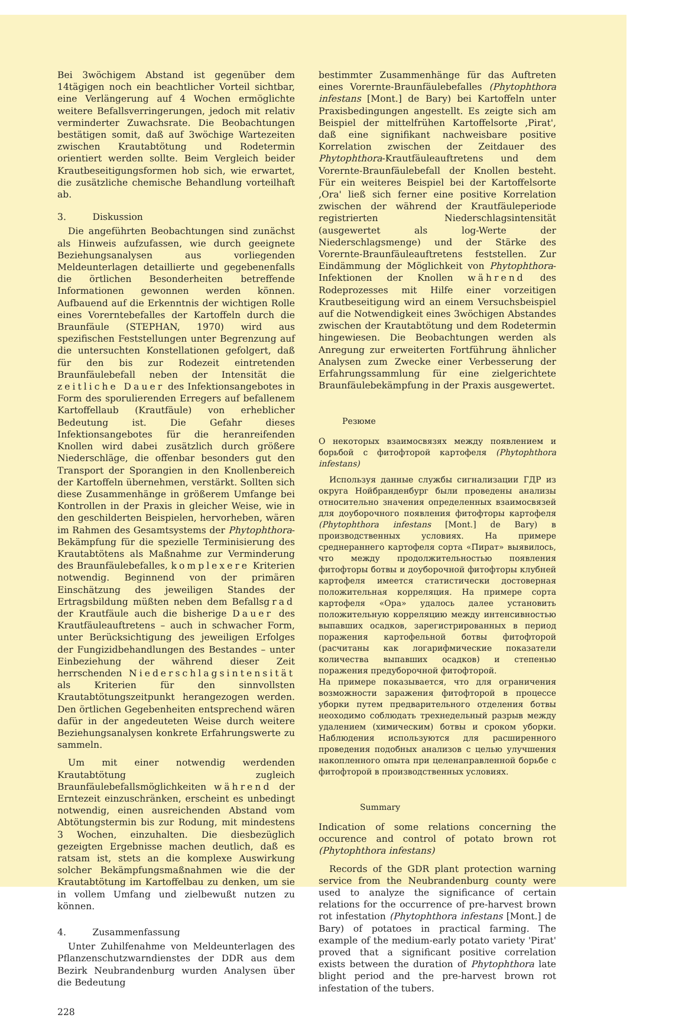Bei 3wöchigem Abstand ist gegenüber dem 14tägigen noch ein beachtlicher Vorteil sichtbar, eine Verlängerung auf 4 Wochen ermöglichte weitere Befallsverringerungen, jedoch mit relativ verminderter Zuwachsrate. Die Beobachtungen bestätigen somit, daß auf 3wöchige Wartezeiten zwischen Krautabtötung und Rodetermin orientiert werden sollte. Beim Vergleich beider Krautbeseitigungsformen hob sich, wie erwartet, die zusätzliche chemische Behandlung vorteilhaft ab.
3. Diskussion
Die angeführten Beobachtungen sind zunächst als Hinweis aufzufassen, wie durch geeignete Beziehungsanalysen aus vorliegenden Meldeunterlagen detaillierte und gegebenenfalls die örtlichen Besonderheiten betreffende Informationen gewonnen werden können. Aufbauend auf die Erkenntnis der wichtigen Rolle eines Vorerntebefalles der Kartoffeln durch die Braunfäule (STEPHAN, 1970) wird aus spezifischen Feststellungen unter Begrenzung auf die untersuchten Konstellationen gefolgert, daß für den bis zur Rodezeit eintretenden Braunfäulebefall neben der Intensität die zeitliche Dauer des Infektionsangebotes in Form des sporulierenden Erregers auf befallenem Kartoffellaub (Krautfäule) von erheblicher Bedeutung ist. Die Gefahr dieses Infektionsangebotes für die heranreifenden Knollen wird dabei zusätzlich durch größere Niederschläge, die offenbar besonders gut den Transport der Sporangien in den Knollenbereich der Kartoffeln übernehmen, verstärkt. Sollten sich diese Zusammenhänge in größerem Umfange bei Kontrollen in der Praxis in gleicher Weise, wie in den geschilderten Beispielen, hervorheben, wären im Rahmen des Gesamtsystems der Phytophthora-Bekämpfung für die spezielle Terminisierung des Krautabtötens als Maßnahme zur Verminderung des Braunfäulebefalles, komplexere Kriterien notwendig. Beginnend von der primären Einschätzung des jeweiligen Standes der Ertragsbildung müßten neben dem Befallsgrad der Krautfäule auch die bisherige Dauer des Krautfäuleauftretens – auch in schwacher Form, unter Berücksichtigung des jeweiligen Erfolges der Fungizidbehandlungen des Bestandes – unter Einbeziehung der während dieser Zeit herrschenden Niederschlagsintensität als Kriterien für den sinnvollsten Krautabtötungszeitpunkt herangezogen werden. Den örtlichen Gegebenheiten entsprechend wären dafür in der angedeuteten Weise durch weitere Beziehungsanalysen konkrete Erfahrungswerte zu sammeln.
Um mit einer notwendig werdenden Krautabtötung zugleich Braunfäulebefallsmöglichkeiten während der Erntezeit einzuschränken, erscheint es unbedingt notwendig, einen ausreichenden Abstand vom Abtötungstermin bis zur Rodung, mit mindestens 3 Wochen, einzuhalten. Die diesbezüglich gezeigten Ergebnisse machen deutlich, daß es ratsam ist, stets an die komplexe Auswirkung solcher Bekämpfungsmaßnahmen wie die der Krautabtötung im Kartoffelbau zu denken, um sie in vollem Umfang und zielbewußt nutzen zu können.
4. Zusammenfassung
Unter Zuhilfenahme von Meldeunterlagen des Pflanzenschutzwarndienstes der DDR aus dem Bezirk Neubrandenburg wurden Analysen über die Bedeutung
bestimmter Zusammenhänge für das Auftreten eines Vorernte-Braunfäulebefalles (Phytophthora infestans [Mont.] de Bary) bei Kartoffeln unter Praxisbedingungen angestellt. Es zeigte sich am Beispiel der mittelfrühen Kartoffelsorte ‚Pirat', daß eine signifikant nachweisbare positive Korrelation zwischen der Zeitdauer des Phytophthora-Krautfäuleauftretens und dem Vorernte-Braunfäulebefall der Knollen besteht. Für ein weiteres Beispiel bei der Kartoffelsorte ‚Ora' ließ sich ferner eine positive Korrelation zwischen der während der Krautfäuleperiode registrierten Niederschlagsintensität (ausgewertet als log-Werte der Niederschlagsmenge) und der Stärke des Vorernte-Braunfäuleauftretens feststellen. Zur Eindämmung der Möglichkeit von Phytophthora-Infektionen der Knollen während des Rodeprozesses mit Hilfe einer vorzeitigen Krautbeseitigung wird an einem Versuchsbeispiel auf die Notwendigkeit eines 3wöchigen Abstandes zwischen der Krautabtötung und dem Rodetermin hingewiesen. Die Beobachtungen werden als Anregung zur erweiterten Fortführung ähnlicher Analysen zum Zwecke einer Verbesserung der Erfahrungssammlung für eine zielgerichtete Braunfäulebekämpfung in der Praxis ausgewertet.
Резюме
О некоторых взаимосвязях между появлением и борьбой с фитофторой картофеля (Phytophthora infestans)
Используя данные службы сигнализации ГДР из округа Нойбранденбург были проведены анализы относительно значения определенных взаимосвязей для доуборочного появления фитофторы картофеля (Phytophthora infestans [Mont.] de Bary) в производственных условиях. На примере среднераннего картофеля сорта «Пират» выявилось, что между продолжительностью появления фитофторы ботвы и доуборочной фитофторы клубней картофеля имеется статистически достоверная положительная корреляция. На примере сорта картофеля «Ора» удалось далее установить положительную корреляцию между интенсивностью выпавших осадков, зарегистрированных в период поражения картофельной ботвы фитофторой (расчитаны как логарифмические показатели количества выпавших осадков) и степенью поражения предуборочной фитофторой.
На примере показывается, что для ограничения возможности заражения фитофторой в процессе уборки путем предварительного отделения ботвы неоходимо соблюдать трехнедельный разрыв между удалением (химическим) ботвы и сроком уборки. Наблюдения используются для расширенного проведения подобных анализов с целью улучшения накопленного опыта при целенаправленной борьбе с фитофторой в производственных условиях.
Summary
Indication of some relations concerning the occurence and control of potato brown rot (Phytophthora infestans)
Records of the GDR plant protection warning service from the Neubrandenburg county were used to analyze the significance of certain relations for the occurrence of pre-harvest brown rot infestation (Phytophthora infestans [Mont.] de Bary) of potatoes in practical farming. The example of the medium-early potato variety 'Pirat' proved that a significant positive correlation exists between the duration of Phytophthora late blight period and the pre-harvest brown rot infestation of the tubers.
228